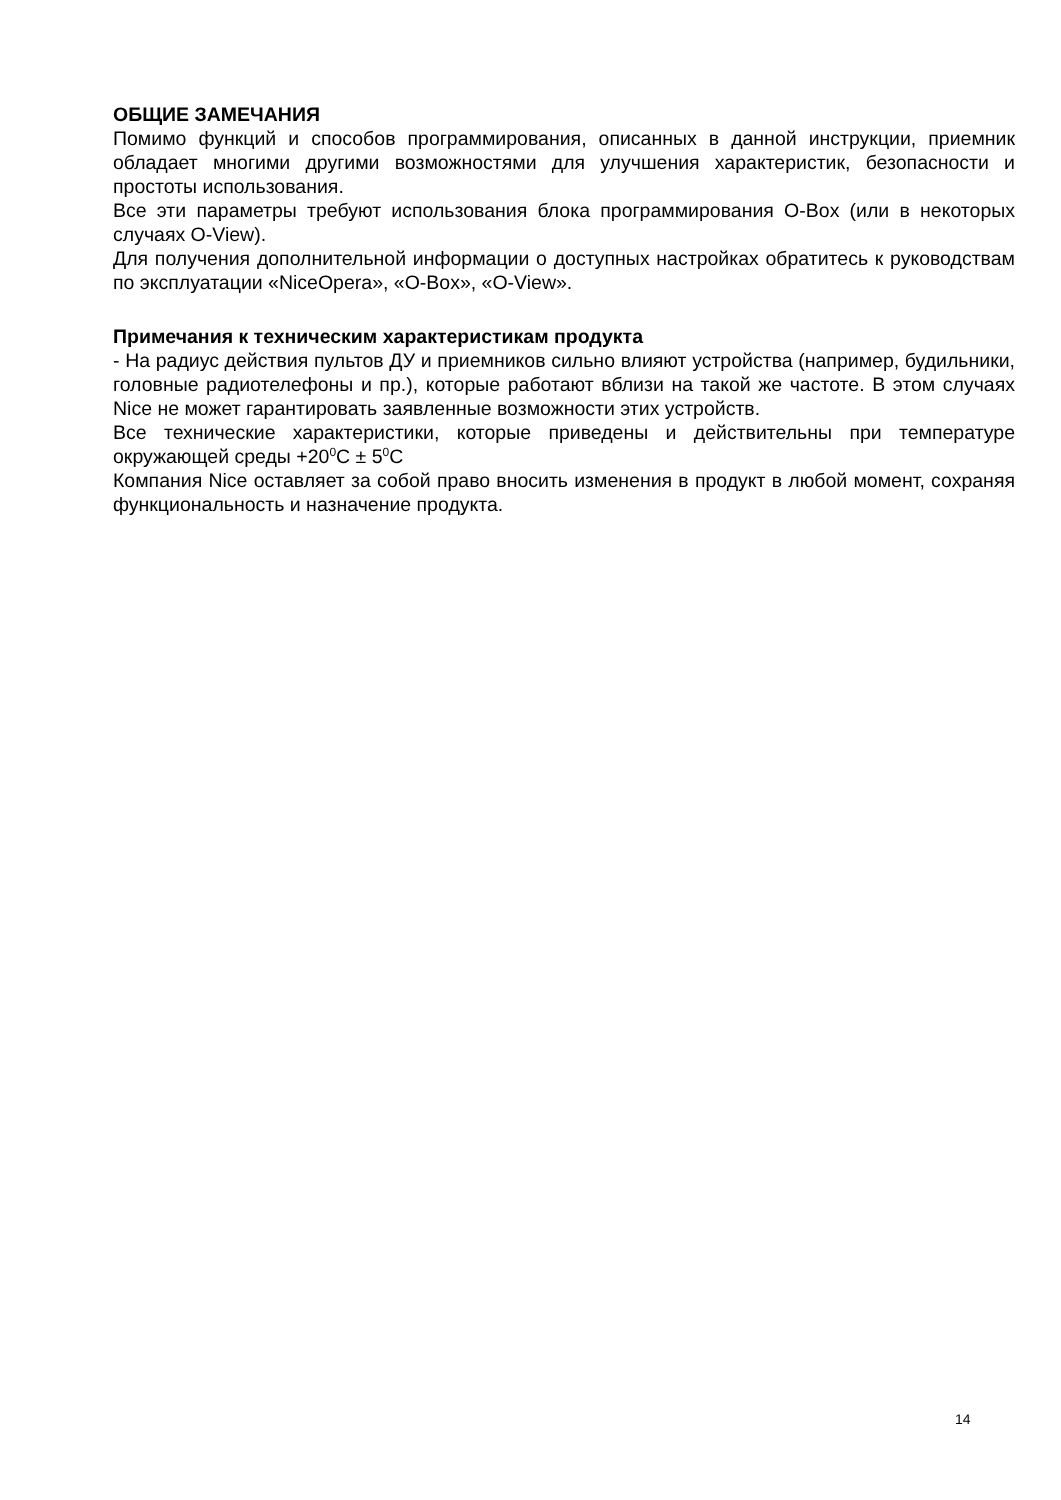ОБЩИЕ ЗАМЕЧАНИЯ
Помимо функций и способов программирования, описанных в данной инструкции, приемник обладает многими другими возможностями для улучшения характеристик, безопасности и простоты использования.
Все эти параметры требуют использования блока программирования O-Box (или в некоторых случаях O-View).
Для получения дополнительной информации о доступных настройках обратитесь к руководствам по эксплуатации «NiceOpera», «O-Box», «O-View».
Примечания к техническим характеристикам продукта
- На радиус действия пультов ДУ и приемников сильно влияют устройства (например, будильники, головные радиотелефоны и пр.), которые работают вблизи на такой же частоте. В этом случаях Nice не может гарантировать заявленные возможности этих устройств.
Все технические характеристики, которые приведены и действительны при температуре окружающей среды +20<sup>0</sup>C ± 5<sup>0</sup>C
Компания Nice оставляет за собой право вносить изменения в продукт в любой момент, сохраняя функциональность и назначение продукта.
14